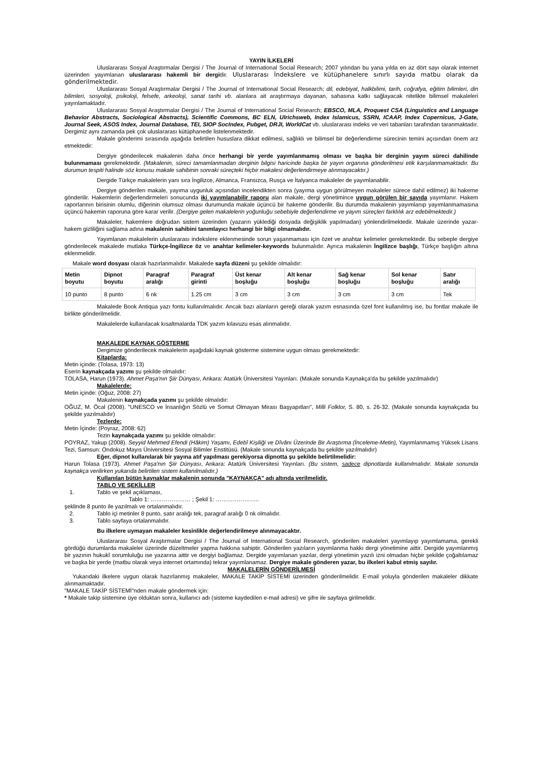YAYIN İLKELERİ
Uluslararası Sosyal Araştırmalar Dergisi / The Journal of International Social Research; 2007 yılından bu yana yılda en az dört sayı olarak internet üzerinden yayımlanan uluslararası hakemli bir dergidir. Uluslararası İndekslere ve kütüphanelere sınırlı sayıda matbu olarak da gönderilmektedir.
Uluslararası Sosyal Araştırmalar Dergisi / The Journal of International Social Research; dil, edebiyat, halkbilimi, tarih, coğrafya, eğitim bilimleri, din bilimleri, sosyoloji, psikoloji, felsefe, arkeoloji, sanat tarihi vb. alanlara ait araştırmaya dayanan, sahasına katkı sağlayacak nitelikte bilimsel makaleleri yayınlamaktadır.
Uluslararası Sosyal Araştırmalar Dergisi / The Journal of International Social Research; EBSCO, MLA, Proquest CSA (Linguistics and Language Behavior Abstracts, Sociological Abstracts), Scientific Commons, BC ELN, Ulrichsweb, Index Islamicus, SSRN, ICAAP, Index Copernicus, J-Gate, Journal Seek, ASOS Index, Journal Database, TEI, SIOP SocIndex, Pubget, DRJI, WorldCat vb. uluslararası indeks ve veri tabanları tarafından taranmaktadır. Dergimiz aynı zamanda pek çok uluslararası kütüphanede listelenmektedir.
Makale gönderimi sırasında aşağıda belirtilen hususlara dikkat edilmesi, sağlıklı ve bilimsel bir değerlendirme sürecinin temini açısından önem arz etmektedir:
Dergiye gönderilecek makalenin daha önce herhangi bir yerde yayımlanmamış olması ve başka bir derginin yayım süreci dahilinde bulunmaması gerekmektedir. (Makalenin, süreci tamamlanmadan derginin bilgisi haricinde başka bir yayın organına gönderilmesi etik karşılanmamaktadır. Bu durumun tespiti halinde söz konusu makale sahibinin sonraki süreçteki hiçbir makalesi değerlendirmeye alınmayacaktır.)
Dergide Türkçe makalelerin yanı sıra İngilizce, Almanca, Fransızca, Rusça ve İtalyanca makaleler de yayımlanabilir.
Dergiye gönderilen makale, yayıma uygunluk açısından incelendikten sonra (yayıma uygun görülmeyen makaleler sürece dahil edilmez) iki hakeme gönderilir. Hakemlerin değerlendirmeleri sonucunda iki yayımlanabilir raporu alan makale, dergi yönetimince uygun görülen bir sayıda yayımlanır. Hakem raporlarının birisinin olumlu, diğerinin olumsuz olması durumunda makale üçüncü bir hakeme gönderilir. Bu durumda makalenin yayımlanıp yayımlanmamasına üçüncü hakemin raporuna göre karar verilir. (Dergiye gelen makalelerin yoğunluğu sebebiyle değerlendirme ve yayım süreçleri farklılık arz edebilmektedir.)
Makaleler, hakemlere doğrudan sistem üzerinden (yazarın yüklediği dosyada değişiklik yapılmadan) yönlendirilmektedir. Makale üzerinde yazar-hakem gizliliğini sağlama adına makalenin sahibini tanımlayıcı herhangi bir bilgi olmamalıdır.
Yayımlanan makalelerin uluslararası indekslere eklenmesinde sorun yaşanmaması için özet ve anahtar kelimeler gerekmektedir. Bu sebeple dergiye gönderilecek makalede mutlaka Türkçe-İngilizce öz ve anahtar kelimeler-keywords bulunmalıdır. Ayrıca makalenin İngilizce başlığı, Türkçe başlığın altına eklenmelidir.
Makale word dosyası olarak hazırlanmalıdır. Makalede sayfa düzeni şu şekilde olmalıdır:
| Metin boyutu | Dipnot boyutu | Paragraf aralığı | Paragraf girinti | Üst kenar boşluğu | Alt kenar boşluğu | Sağ kenar boşluğu | Sol kenar boşluğu | Satır aralığı |
| --- | --- | --- | --- | --- | --- | --- | --- | --- |
| 10 punto | 8 punto | 6 nk | 1.25 cm | 3 cm | 3 cm | 3 cm | 3 cm | Tek |
Makalede Book Antiqua yazı fontu kullanılmalıdır. Ancak bazı alanların gereği olarak yazım esnasında özel font kullanılmış ise, bu fontlar makale ile birlikte gönderilmelidir.
Makalelerde kullanılacak kısaltmalarda TDK yazım kılavuzu esas alınmalıdır.
MAKALEDE KAYNAK GÖSTERME
Dergimize gönderilecek makalelerin aşağıdaki kaynak gösterme sistemine uygun olması gerekmektedir:
Kitaplarda:
Metin içinde: (Tolasa, 1973: 13)
Eserin kaynakçada yazımı şu şekilde olmalıdır:
TOLASA, Harun (1973). Ahmet Paşa'nın Şiir Dünyası, Ankara: Atatürk Üniversitesi Yayınları. (Makale sonunda Kaynakça'da bu şekilde yazılmalıdır)
Makalelerde:
Metin içinde: (Oğuz, 2008: 27)
Makalenin kaynakçada yazımı şu şekilde olmalıdır:
OĞUZ, M. Öcal (2008). "UNESCO ve İnsanlığın Sözlü ve Somut Olmayan Mirası Başyapıtları", Milli Folklor, S. 80, s. 26-32. (Makale sonunda kaynakçada bu şekilde yazılmalıdır)
Tezlerde:
Metin İçinde: (Poyraz, 2008: 62)
Tezin kaynakçada yazımı şu şekilde olmalıdır:
POYRAZ, Yakup (2008). Seyyid Mehmed Efendi (Hâkim) Yaşamı, Edebî Kişiliği ve Dîvânı Üzerinde Bir Araştırma (İnceleme-Metin), Yayımlanmamış Yüksek Lisans Tezi, Samsun: Ondokuz Mayıs Üniversitesi Sosyal Bilimler Enstitüsü. (Makale sonunda kaynakçada bu şekilde yazılmalıdır)
Eğer, dipnot kullanılarak bir yayına atıf yapılması gerekiyorsa dipnotta şu şekilde belirtilmelidir:
Harun Tolasa (1973). Ahmet Paşa'nın Şiir Dünyası, Ankara: Atatürk Üniversitesi Yayınları. (Bu sistem, sadece dipnotlarda kullanılmalıdır. Makale sonunda kaynakça verilirken yukarıda belirtilen sistem kullanılmalıdır.)
Kullanılan bütün kaynaklar makalenin sonunda "KAYNAKÇA" adı altında verilmelidir.
TABLO VE ŞEKİLLER
1. Tablo ve şekil açıklaması,
Tablo 1: ………………… ; Şekil 1: …………………..
şeklinde 8 punto ile yazılmalı ve ortalanmalıdır.
2. Tablo içi metinler 8 punto, satır aralığı tek, paragraf aralığı 0 nk olmalıdır.
3. Tablo sayfaya ortalanmalıdır.
Bu ilkelere uymayan makaleler kesinlikle değerlendirilmeye alınmayacaktır.
Uluslararası Sosyal Araştırmalar Dergisi / The Journal of International Social Research, gönderilen makaleleri yayımlayıp yayımlamama, gerekli gördüğü durumlarda makaleler üzerinde düzeltmeler yapma hakkına sahiptir. Gönderilen yazıların yayımlanma hakkı dergi yönetimine aittir. Dergide yayımlanmış bir yazının hukukî sorumluluğu ise yazarına aittir ve dergiyi bağlamaz. Dergide yayımlanan yazılar, dergi yönetimin yazılı izni olmadan hiçbir şekilde çoğaltılamaz ve başka bir yerde (matbu olarak veya internet ortamında) tekrar yayımlanamaz. Dergiye makale gönderen yazar, bu ilkeleri kabul etmiş sayılır.
MAKALELERİN GÖNDERİLMESİ
Yukarıdaki ilkelere uygun olarak hazırlanmış makaleler, MAKALE TAKİP SİSTEMİ üzerinden gönderilmelidir. E-mail yoluyla gönderilen makaleler dikkate alınmamaktadır.
"MAKALE TAKİP SİSTEMİ"nden makale göndermek için:
* Makale takip sistemine üye olduktan sonra, kullanıcı adı (sisteme kaydedilen e-mail adresi) ve şifre ile sayfaya girilmelidir.